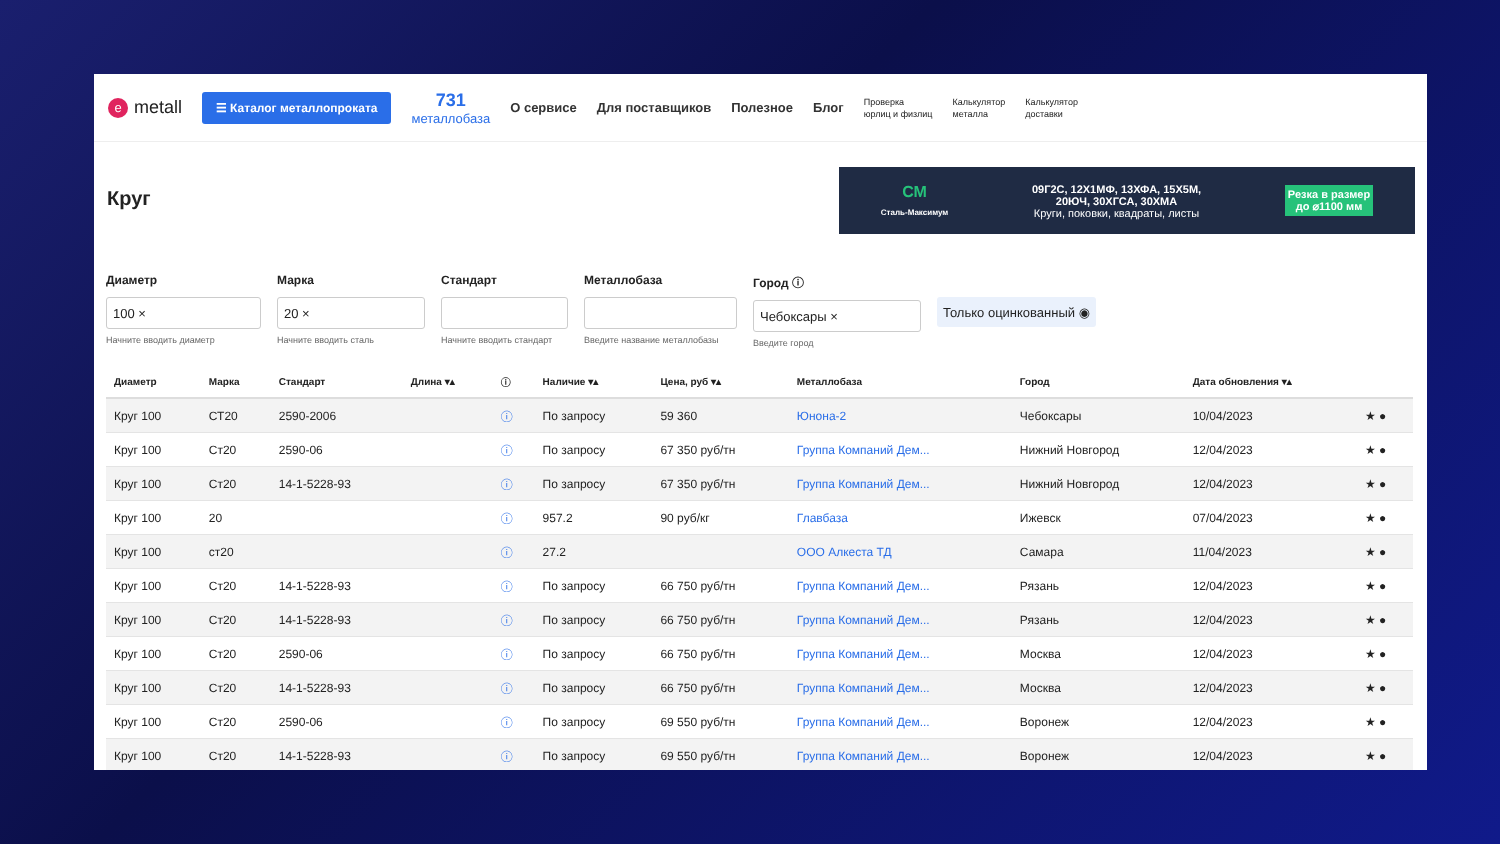e metall
☰ Каталог металлопроката
731
металлобаза
О сервисе Для поставщиков Полезное Блог
Проверка
юрлиц и физлиц
Калькулятор
металла
Калькулятор
доставки
Круг
СМ
Сталь-Максимум
09Г2С, 12Х1МФ, 13ХФА, 15Х5М,
20ЮЧ, 30ХГСА, 30ХМА
Круги, поковки, квадраты, листы
Резка в размер
до ⌀1100 мм
Диаметр
100 ×
Начните вводить диаметр
Марка
20 ×
Начните вводить сталь
Стандарт
Начните вводить стандарт
Металлобаза
Введите название металлобазы
Город ⓘ
Чебоксары ×
Введите город
Только оцинкованный ◉
| Диаметр | Марка | Стандарт | Длина ▾▴ | ⓘ | Наличие ▾▴ | Цена, руб ▾▴ | Металлобаза | Город | Дата обновления ▾▴ | |
| --- | --- | --- | --- | --- | --- | --- | --- | --- | --- | --- |
| Круг 100 | СТ20 | 2590-2006 | | ⓘ | По запросу | 59 360 | Юнона-2 | Чебоксары | 10/04/2023 | ★ ● |
| Круг 100 | Ст20 | 2590-06 | | ⓘ | По запросу | 67 350 руб/тн | Группа Компаний Дем... | Нижний Новгород | 12/04/2023 | ★ ● |
| Круг 100 | Ст20 | 14-1-5228-93 | | ⓘ | По запросу | 67 350 руб/тн | Группа Компаний Дем... | Нижний Новгород | 12/04/2023 | ★ ● |
| Круг 100 | 20 | | | ⓘ | 957.2 | 90 руб/кг | Главбаза | Ижевск | 07/04/2023 | ★ ● |
| Круг 100 | ст20 | | | ⓘ | 27.2 | | ООО Алкеста ТД | Самара | 11/04/2023 | ★ ● |
| Круг 100 | Ст20 | 14-1-5228-93 | | ⓘ | По запросу | 66 750 руб/тн | Группа Компаний Дем... | Рязань | 12/04/2023 | ★ ● |
| Круг 100 | Ст20 | 14-1-5228-93 | | ⓘ | По запросу | 66 750 руб/тн | Группа Компаний Дем... | Рязань | 12/04/2023 | ★ ● |
| Круг 100 | Ст20 | 2590-06 | | ⓘ | По запросу | 66 750 руб/тн | Группа Компаний Дем... | Москва | 12/04/2023 | ★ ● |
| Круг 100 | Ст20 | 14-1-5228-93 | | ⓘ | По запросу | 66 750 руб/тн | Группа Компаний Дем... | Москва | 12/04/2023 | ★ ● |
| Круг 100 | Ст20 | 2590-06 | | ⓘ | По запросу | 69 550 руб/тн | Группа Компаний Дем... | Воронеж | 12/04/2023 | ★ ● |
| Круг 100 | Ст20 | 14-1-5228-93 | | ⓘ | По запросу | 69 550 руб/тн | Группа Компаний Дем... | Воронеж | 12/04/2023 | ★ ● |